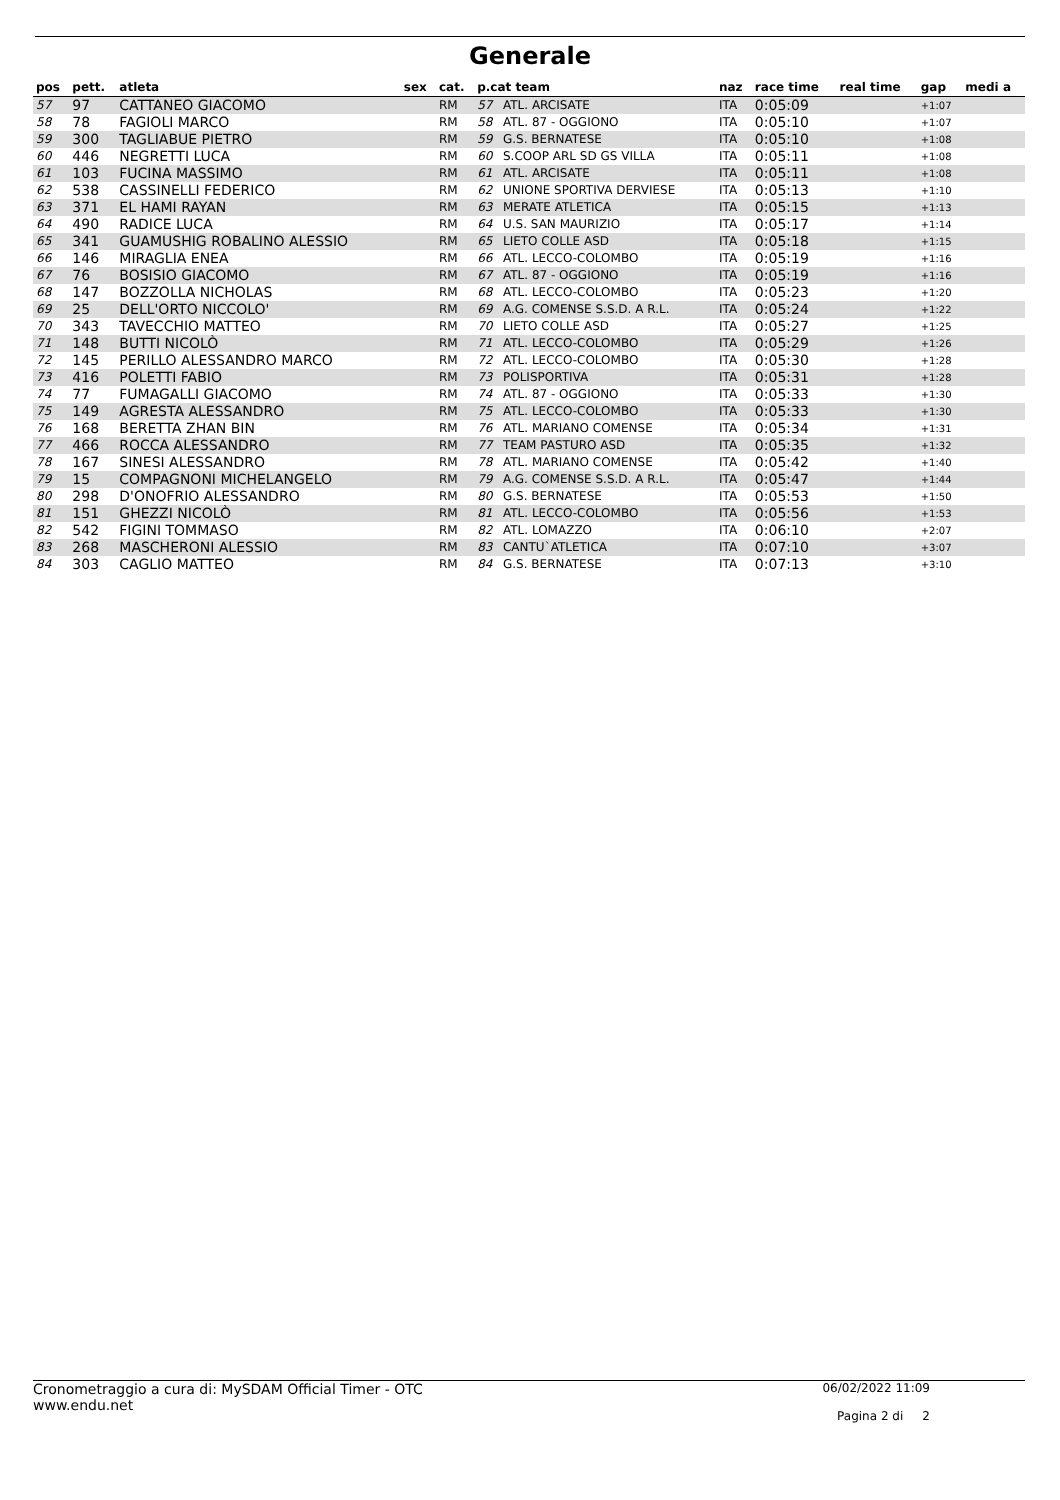Generale
| pos | pett. | atleta | sex | cat. | p.cat team | | naz | race time | real time | gap | medi a |
| --- | --- | --- | --- | --- | --- | --- | --- | --- | --- | --- | --- |
| 57 | 97 | CATTANEO GIACOMO | | RM | 57 | ATL. ARCISATE | ITA | 0:05:09 | | +1:07 | |
| 58 | 78 | FAGIOLI MARCO | | RM | 58 | ATL. 87 - OGGIONO | ITA | 0:05:10 | | +1:07 | |
| 59 | 300 | TAGLIABUE PIETRO | | RM | 59 | G.S. BERNATESE | ITA | 0:05:10 | | +1:08 | |
| 60 | 446 | NEGRETTI LUCA | | RM | 60 | S.COOP ARL SD GS VILLA | ITA | 0:05:11 | | +1:08 | |
| 61 | 103 | FUCINA MASSIMO | | RM | 61 | ATL. ARCISATE | ITA | 0:05:11 | | +1:08 | |
| 62 | 538 | CASSINELLI FEDERICO | | RM | 62 | UNIONE SPORTIVA DERVIESE | ITA | 0:05:13 | | +1:10 | |
| 63 | 371 | EL HAMI RAYAN | | RM | 63 | MERATE ATLETICA | ITA | 0:05:15 | | +1:13 | |
| 64 | 490 | RADICE LUCA | | RM | 64 | U.S. SAN MAURIZIO | ITA | 0:05:17 | | +1:14 | |
| 65 | 341 | GUAMUSHIG ROBALINO ALESSIO | | RM | 65 | LIETO COLLE ASD | ITA | 0:05:18 | | +1:15 | |
| 66 | 146 | MIRAGLIA ENEA | | RM | 66 | ATL. LECCO-COLOMBO | ITA | 0:05:19 | | +1:16 | |
| 67 | 76 | BOSISIO GIACOMO | | RM | 67 | ATL. 87 - OGGIONO | ITA | 0:05:19 | | +1:16 | |
| 68 | 147 | BOZZOLLA NICHOLAS | | RM | 68 | ATL. LECCO-COLOMBO | ITA | 0:05:23 | | +1:20 | |
| 69 | 25 | DELL'ORTO NICCOLO' | | RM | 69 | A.G. COMENSE S.S.D. A R.L. | ITA | 0:05:24 | | +1:22 | |
| 70 | 343 | TAVECCHIO MATTEO | | RM | 70 | LIETO COLLE ASD | ITA | 0:05:27 | | +1:25 | |
| 71 | 148 | BUTTI NICOLÒ | | RM | 71 | ATL. LECCO-COLOMBO | ITA | 0:05:29 | | +1:26 | |
| 72 | 145 | PERILLO ALESSANDRO MARCO | | RM | 72 | ATL. LECCO-COLOMBO | ITA | 0:05:30 | | +1:28 | |
| 73 | 416 | POLETTI FABIO | | RM | 73 | POLISPORTIVA | ITA | 0:05:31 | | +1:28 | |
| 74 | 77 | FUMAGALLI GIACOMO | | RM | 74 | ATL. 87 - OGGIONO | ITA | 0:05:33 | | +1:30 | |
| 75 | 149 | AGRESTA ALESSANDRO | | RM | 75 | ATL. LECCO-COLOMBO | ITA | 0:05:33 | | +1:30 | |
| 76 | 168 | BERETTA ZHAN BIN | | RM | 76 | ATL. MARIANO COMENSE | ITA | 0:05:34 | | +1:31 | |
| 77 | 466 | ROCCA ALESSANDRO | | RM | 77 | TEAM PASTURO ASD | ITA | 0:05:35 | | +1:32 | |
| 78 | 167 | SINESI ALESSANDRO | | RM | 78 | ATL. MARIANO COMENSE | ITA | 0:05:42 | | +1:40 | |
| 79 | 15 | COMPAGNONI MICHELANGELO | | RM | 79 | A.G. COMENSE S.S.D. A R.L. | ITA | 0:05:47 | | +1:44 | |
| 80 | 298 | D'ONOFRIO ALESSANDRO | | RM | 80 | G.S. BERNATESE | ITA | 0:05:53 | | +1:50 | |
| 81 | 151 | GHEZZI NICOLÒ | | RM | 81 | ATL. LECCO-COLOMBO | ITA | 0:05:56 | | +1:53 | |
| 82 | 542 | FIGINI TOMMASO | | RM | 82 | ATL. LOMAZZO | ITA | 0:06:10 | | +2:07 | |
| 83 | 268 | MASCHERONI ALESSIO | | RM | 83 | CANTU`ATLETICA | ITA | 0:07:10 | | +3:07 | |
| 84 | 303 | CAGLIO MATTEO | | RM | 84 | G.S. BERNATESE | ITA | 0:07:13 | | +3:10 | |
Cronometraggio a cura di: MySDAM Official Timer - OTC
www.endu.net
06/02/2022 11:09
Pagina 2 di 2